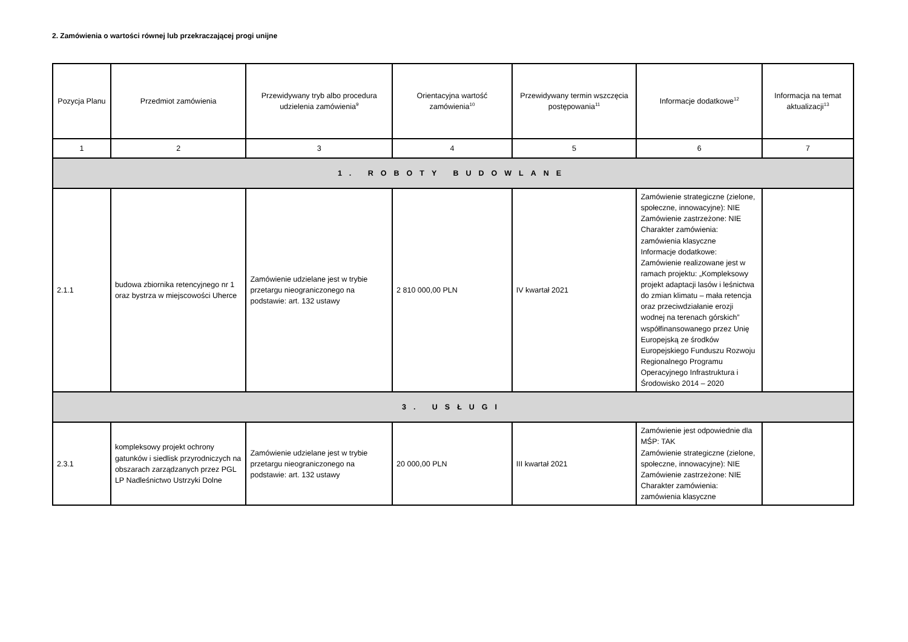2. Zamówienia o wartości równej lub przekraczającej progi unijne
| Pozycja Planu | Przedmiot zamówienia | Przewidywany tryb albo procedura udzielenia zamówienia<sup>9</sup> | Orientacyjna wartość zamówienia<sup>10</sup> | Przewidywany termin wszczęcia postępowania<sup>11</sup> | Informacje dodatkowe<sup>12</sup> | Informacja na temat aktualizacji<sup>13</sup> |
| --- | --- | --- | --- | --- | --- | --- |
| 1 | 2 | 3 | 4 | 5 | 6 | 7 |
| 1. ROBOTY BUDOWLANE | | | | | | |
| 2.1.1 | budowa zbiornika retencyjnego nr 1 oraz bystrza w miejscowości Uherce | Zamówienie udzielane jest w trybie przetargu nieograniczonego na podstawie: art. 132 ustawy | 2 810 000,00 PLN | IV kwartał 2021 | Zamówienie strategiczne (zielone, społeczne, innowacyjne): NIE Zamówienie zastrzeżone: NIE Charakter zamówienia: zamówienia klasyczne Informacje dodatkowe: Zamówienie realizowane jest w ramach projektu: „Kompleksowy projekt adaptacji lasów i leśnictwa do zmian klimatu – mała retencja oraz przeciwdziałanie erozji wodnej na terenach górskich” współfinansowanego przez Unię Europejską ze środków Europejskiego Funduszu Rozwoju Regionalnego Programu Operacyjnego Infrastruktura i Środowisko 2014 – 2020 | |
| 3. USŁUGI | | | | | | |
| 2.3.1 | kompleksowy projekt ochrony gatunków i siedlisk przyrodniczych na obszarach zarządzanych przez PGL LP Nadleśnictwo Ustrzyki Dolne | Zamówienie udzielane jest w trybie przetargu nieograniczonego na podstawie: art. 132 ustawy | 20 000,00 PLN | III kwartał 2021 | Zamówienie jest odpowiednie dla MŚP: TAK Zamówienie strategiczne (zielone, społeczne, innowacyjne): NIE Zamówienie zastrzeżone: NIE Charakter zamówienia: zamówienia klasyczne | |